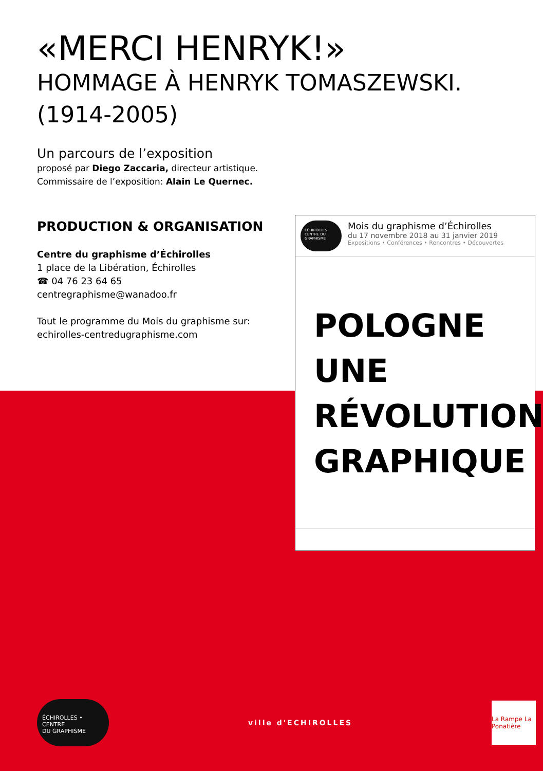«MERCI HENRYK!»
HOMMAGE À HENRYK TOMASZEWSKI.
(1914-2005)
Un parcours de l’exposition
proposé par Diego Zaccaria, directeur artistique.
Commissaire de l’exposition: Alain Le Quernec.
PRODUCTION & ORGANISATION
Centre du graphisme d’Échirolles
1 place de la Libération, Échirolles
☎ 04 76 23 64 65
centregraphisme@wanadoo.fr
Tout le programme du Mois du graphisme sur:
echirolles-centredugraphisme.com
ÉCHIROLLES CENTRE DU GRAPHISME
Mois du graphisme d’Échirolles
du 17 novembre 2018 au 31 janvier 2019
Expositions • Conférences • Rencontres • Découvertes
POLOGNE
UNE
RÉVOLUTION
GRAPHIQUE
ÉCHIROLLES •
CENTRE
DU GRAPHISME
ville d'ECHIROLLES
La Rampe La Ponatière